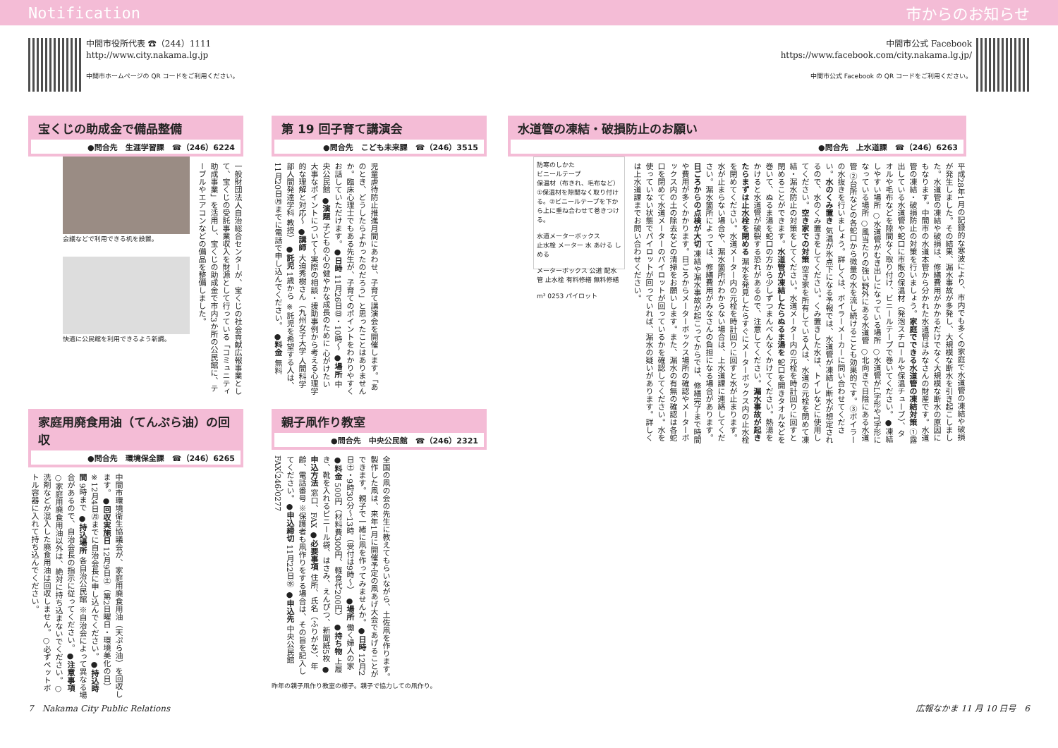Notification 市からのお知らせ
中間市役所代表 ☎（244）1111
http://www.city.nakama.lg.jp
中間市ホームページの QR コードをご利用ください。
中間市公式 Facebook
https://www.facebook.com/city.nakama.lg.jp/
中間市公式 Facebook の QR コードをご利用ください。
宝くじの助成金で備品整備
●問合先　生涯学習課　☎（246）6224
一般財団法人自治総合センターが、宝くじの社会貢献広報事業として、宝くじの受託事業収入を財源として行っている「コミュニティ助成事業」を活用し、宝くじの助成金で市内3か所の公民館に、テーブルやエアコンなどの備品を整備しました。
会議などで利用できる机を設置。
快適に公民館を利用できるよう新調。
第 19 回子育て講演会
●問合先　こども未来課　☎（246）3515
児童虐待防止推進月間にあわせ、子育て講演会を開催します。「あのとき、どうしたらよかったのだろう」と思ったことはありませんか。臨床心理士でもある先生が、子育てのポイントをわかりやすくお話していただけます。●日時 11月26日㊐・10時～ ●場所 中央公民館 ●演題 子どもの心の健やかな成長のために 心がけたい大事なポイントについて～実際の相談・援助事例から考える心理学的な理解と対応～ ●講師 大迫秀樹さん（九州女子大学 人間科学部人間発達学科 教授） ●託児 1歳から ※託児を希望する人は、11月20日㊊までに電話で申し込んでください。 ●料金 無料
家庭用廃食用油（てんぷら油）の回収
●問合先　環境保全課　☎（246）6265
中間市環境衛生協議会が、家庭用廃食用油（天ぷら油）を回収します。●回収実施日 12月9日㊏（第2日曜日・環境美化の日） ※12月4日㊊までに自治会長に申し込んでください。●持込時間 9時まで ●持込場所 各自治公民館 ※自治会によって異なる場合があるので、自治会長の指示に従ってください。●注意事項 ○家庭用廃食用油以外は、絶対に持ち込まないでください。○洗剤などが混入した廃食用油は回収しません。○必ずペットボトル容器に入れて持ち込んでください。
親子凧作り教室
●問合先　中央公民館　☎（246）2321
全国の凧の会の先生に教えてもらいながら、土佐凧を作ります。製作した凧は、来年1月に開催予定の凧あげ大会であげることができます。親子で一緒に凧を作ってみませんか。●日時 12月2日㊏・9時30分～13時（受付は9時～） ●場所 働く婦人の家 ●料金 500円（材料費300円、軽食代200円） ●持ち物 上履き、靴を入れるビニール袋、はさみ、えんぴつ、新聞紙5枚 ●申込方法 窓口、FAX ●必要事項 住所、氏名（ふりがな）、年齢、電話番号 ※保護者も凧作りをする場合は、その旨を記入してください。●申込締切 11月22日㊌ ●申込先 中央公民館 FAX（246）0277
昨年の親子凧作り教室の様子。親子で協力しての凧作り。
水道管の凍結・破損防止のお願い
●問合先　上水道課　☎（246）6263
平成28年1月の記録的な寒波により、市内でも多くの家庭で水道管の凍結や破損が発生しました。その結果、漏水事故が多発し、大規模な断水を引き起こしました。水道管の凍結や破損は、修繕費用がかかるだけでなく大規模な断水の原因にもなります。中間市の水道本管から分かれた水道管はみなさんの財産です。水道管の凍結・破損防止の対策を行いましょう。家庭でできる水道管の凍結対策 ①露出している水道管や蛇口に市販の保温材（発泡スチロールや保温チューブ）、タオルや毛布などを隙間なく取り付け、ビニールテープで巻いてください。●凍結しやすい場所 ○水道管がむき出しになっている場所 ○水道管がL字形やT字形になっている場所 ○風当たりの強い野外にある水道管 ○北向きで日陰にある水道管 ②台所などの各蛇口から微量の水を流し続けることも効果的です。③ボイラーの水抜きを行いましょう。詳しくは、ボイラーメーカーに問い合わせてください。水のくみ置き 気温が氷点下になる予報では、水道管が凍結し断水が想定されるので、水のくみ置きをしてください。くみ置きした水は、トイレなどに使用してください。空き家での対策 空き家を所有している人は、水道の元栓を閉めて凍結・漏水防止の対策をしてください。水道メーター内の元栓を時計回りに回すと閉めることができます。水道管が凍結したらぬるま湯を 蛇口を開きタオルなどを巻いて、ぬるま湯を蛇口の方から少しずつまんべんなくかけてください。熱湯をかけると水道管が破裂する恐れがあるので、注意してください。漏水事故が起きたらまずは止水栓を閉める 漏水を発見したらすぐにメーターボックス内の止水栓を閉めてください。水道メーター内の元栓を時計回りに回すと水が止まります。水が止まらない場合や、漏水箇所がわからない場合は、上水道課に連絡してください。漏水箇所によっては、修繕費用がみなさんの負担になる場合があります。日ごろからの点検が大切 凍結や漏水事故が起こってからでは、修繕完了まで時間や費用が多くかかります。日ごろからメーターボックス場所の確認やメーターボックス内の土の除去などの清掃をお願いします。また、漏水の有無の確認は各蛇口を閉めて水道メーターのパイロットが回っているかを確認してください。水を使っていない状態でパイロットが回っていれば、漏水の疑いがあります。詳しくは上水道課までお問い合わせください。
防寒のしかた
ビニールテープ
保温材（布きれ、毛布など）
①保温材を隙間なく取り付ける。②ビニールテープを下から上に重ね合わせて巻きつける。
水道メーターボックス
止水栓 メーター 水 あける しめる
メーターボックス 公道 配水管 止水栓 有料修繕 無料修繕
m³ 0253 パイロット
7　Nakama City Public Relations 広報なかま 11 月 10 日号　6